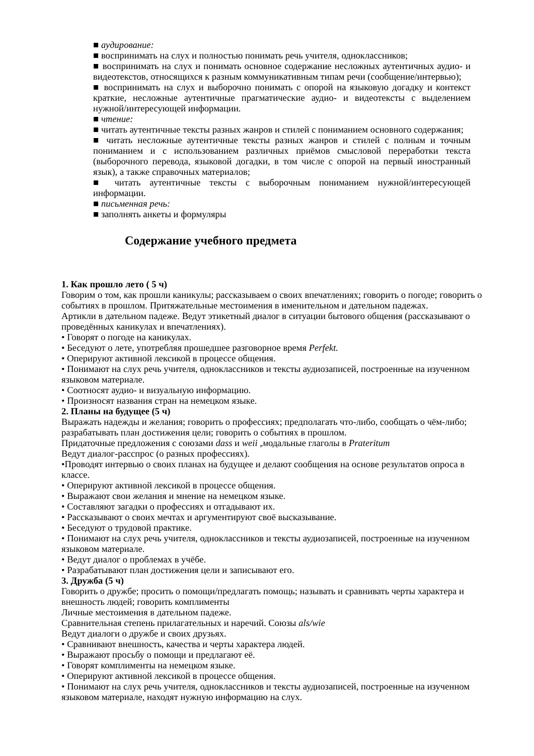■ аудирование:
■ воспринимать на слух и полностью понимать речь учителя, одноклассников;
■ воспринимать на слух и понимать основное содержание несложных аутентичных аудио- и видеотекстов, относящихся к разным коммуникативным типам речи (сообщение/интервью);
■ воспринимать на слух и выборочно понимать с опорой на языковую догадку и контекст краткие, несложные аутентичные прагматические аудио- и видеотексты с выделением нужной/интересующей информации.
■ чтение:
■ читать аутентичные тексты разных жанров и стилей с пониманием основного содержания;
■ читать несложные аутентичные тексты разных жанров и стилей с полным и точным пониманием и с использованием различных приёмов смысловой переработки текста (выборочного перевода, языковой догадки, в том числе с опорой на первый иностранный язык), а также справочных материалов;
■ читать аутентичные тексты с выборочным пониманием нужной/интересующей информации.
■ письменная речь:
■ заполнять анкеты и формуляры
Содержание учебного предмета
1. Как прошло лето ( 5 ч)
Говорим о том, как прошли каникулы; рассказываем о своих впечатлениях; говорить о погоде; говорить о событиях в прошлом. Притяжательные местоимения в именительном и дательном падежах.
Артикли в дательном падеже. Ведут этикетный диалог в ситуации бытового общения (рассказывают о проведённых каникулах и впечатлениях).
• Говорят о погоде на каникулах.
• Беседуют о лете, употребляя прошедшее разговорное время Perfekt.
• Оперируют активной лексикой в процессе общения.
• Понимают на слух речь учителя, одноклассников и тексты аудиозаписей, построенные на изученном языковом материале.
• Соотносят аудио- и визуальную информацию.
• Произносят названия стран на немецком языке.
2. Планы на будущее (5 ч)
Выражать надежды и желания; говорить о профессиях; предполагать что-либо, сообщать о чём-либо; разрабатывать план достижения цели; говорить о событиях в прошлом.
Придаточные предложения с союзами dass и weii ,модальные глаголы в Prateritum
Ведут диалог-расспрос (о разных профессиях).
•Проводят интервью о своих планах на будущее и делают сообщения на основе результатов опроса в классе.
• Оперируют активной лексикой в процессе общения.
• Выражают свои желания и мнение на немецком языке.
• Составляют загадки о профессиях и отгадывают их.
• Рассказывают о своих мечтах и аргументируют своё высказывание.
• Беседуют о трудовой практике.
• Понимают на слух речь учителя, одноклассников и тексты аудиозаписей, построенные на изученном языковом материале.
• Ведут диалог о проблемах в учёбе.
• Разрабатывают план достижения цели и записывают его.
3. Дружба (5 ч)
Говорить о дружбе; просить о помощи/предлагать помощь; называть и сравнивать черты характера и внешность людей; говорить комплименты
Личные местоимения в дательном падеже.
Сравнительная степень прилагательных и наречий. Союзы als/wie
Ведут диалоги о дружбе и своих друзьях.
• Сравнивают внешность, качества и черты характера людей.
• Выражают просьбу о помощи и предлагают её.
• Говорят комплименты на немецком языке.
• Оперируют активной лексикой в процессе общения.
• Понимают на слух речь учителя, одноклассников и тексты аудиозаписей, построенные на изученном языковом материале, находят нужную информацию на слух.